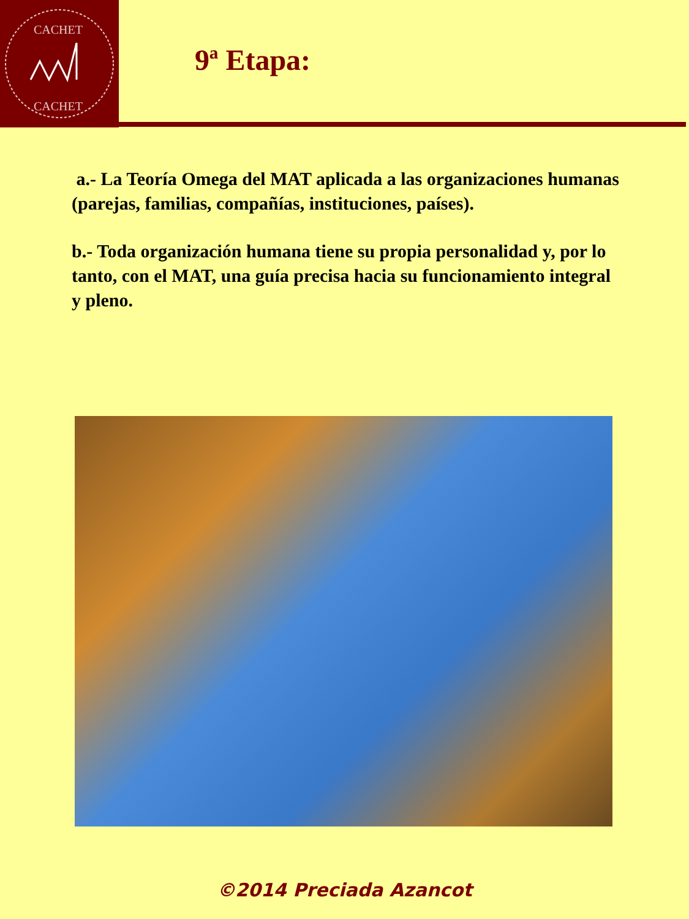CACHET
CACHET
9ª Etapa:
a.- La Teoría Omega del MAT aplicada a las organizaciones humanas (parejas, familias, compañías, instituciones, países).
b.- Toda organización humana tiene su propia personalidad y, por lo tanto, con el MAT, una guía precisa hacia su funcionamiento integral y pleno.
©2014 Preciada Azancot